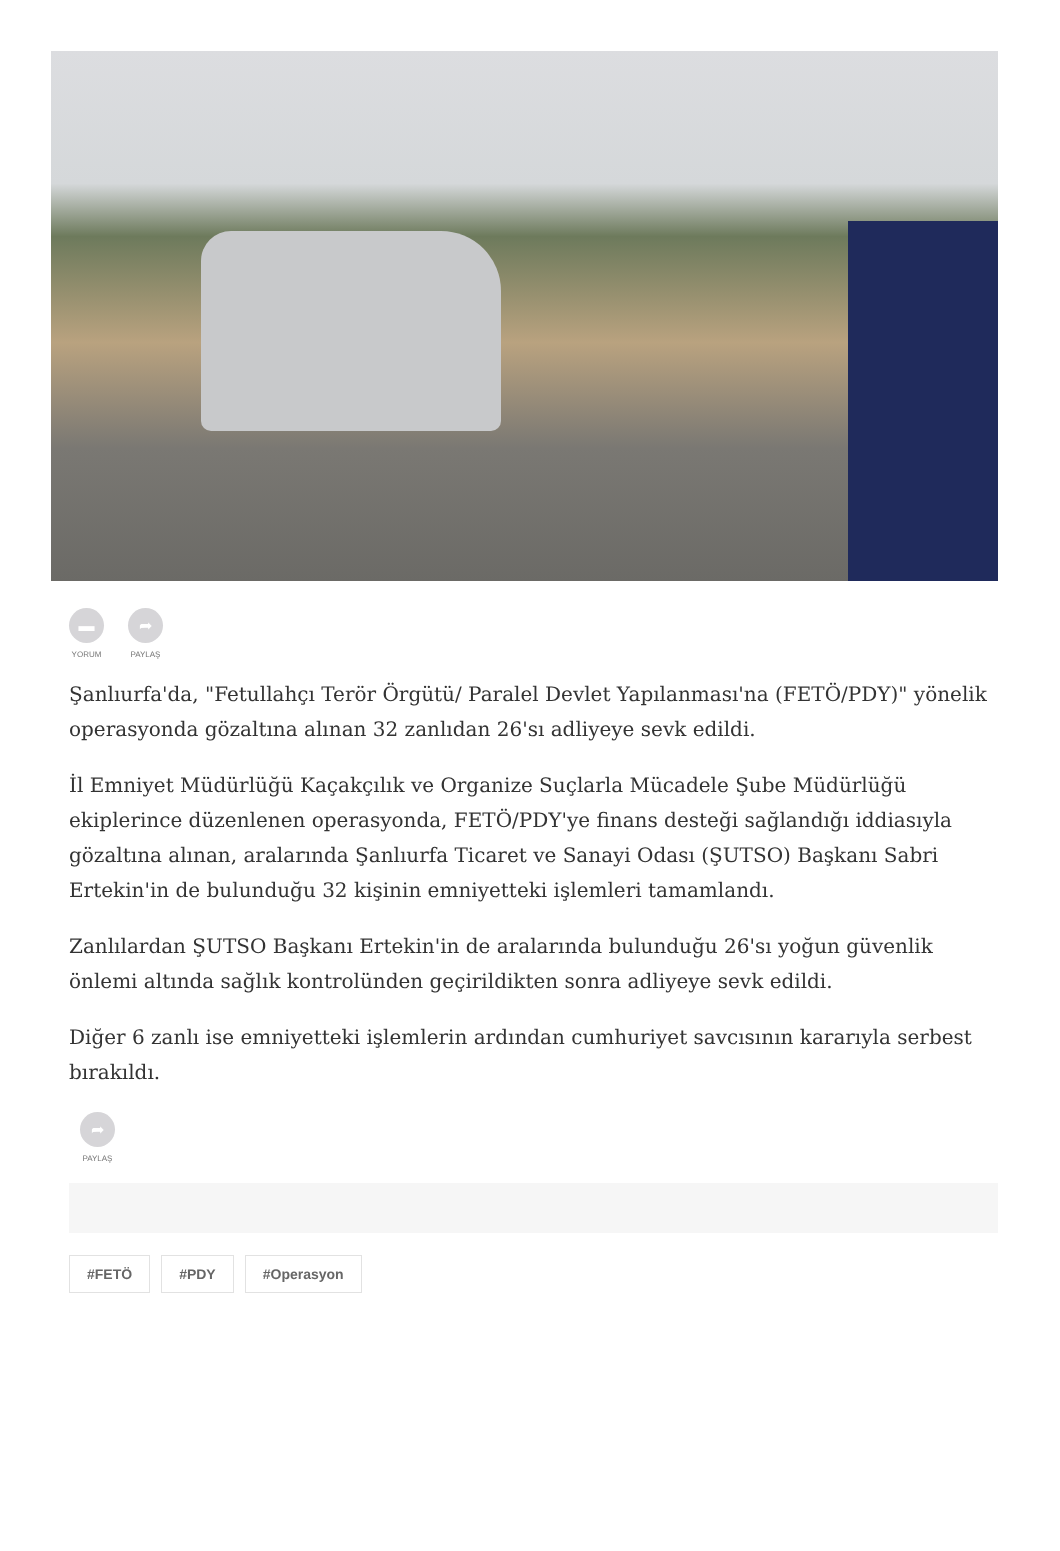▬
YORUM
➦
PAYLAŞ
Şanlıurfa'da, "Fetullahçı Terör Örgütü/ Paralel Devlet Yapılanması'na (FETÖ/PDY)" yönelik operasyonda gözaltına alınan 32 zanlıdan 26'sı adliyeye sevk edildi.
İl Emniyet Müdürlüğü Kaçakçılık ve Organize Suçlarla Mücadele Şube Müdürlüğü ekiplerince düzenlenen operasyonda, FETÖ/PDY'ye finans desteği sağlandığı iddiasıyla gözaltına alınan, aralarında Şanlıurfa Ticaret ve Sanayi Odası (ŞUTSO) Başkanı Sabri Ertekin'in de bulunduğu 32 kişinin emniyetteki işlemleri tamamlandı.
Zanlılardan ŞUTSO Başkanı Ertekin'in de aralarında bulunduğu 26'sı yoğun güvenlik önlemi altında sağlık kontrolünden geçirildikten sonra adliyeye sevk edildi.
Diğer 6 zanlı ise emniyetteki işlemlerin ardından cumhuriyet savcısının kararıyla serbest bırakıldı.
➦
PAYLAŞ
#FETÖ #PDY #Operasyon